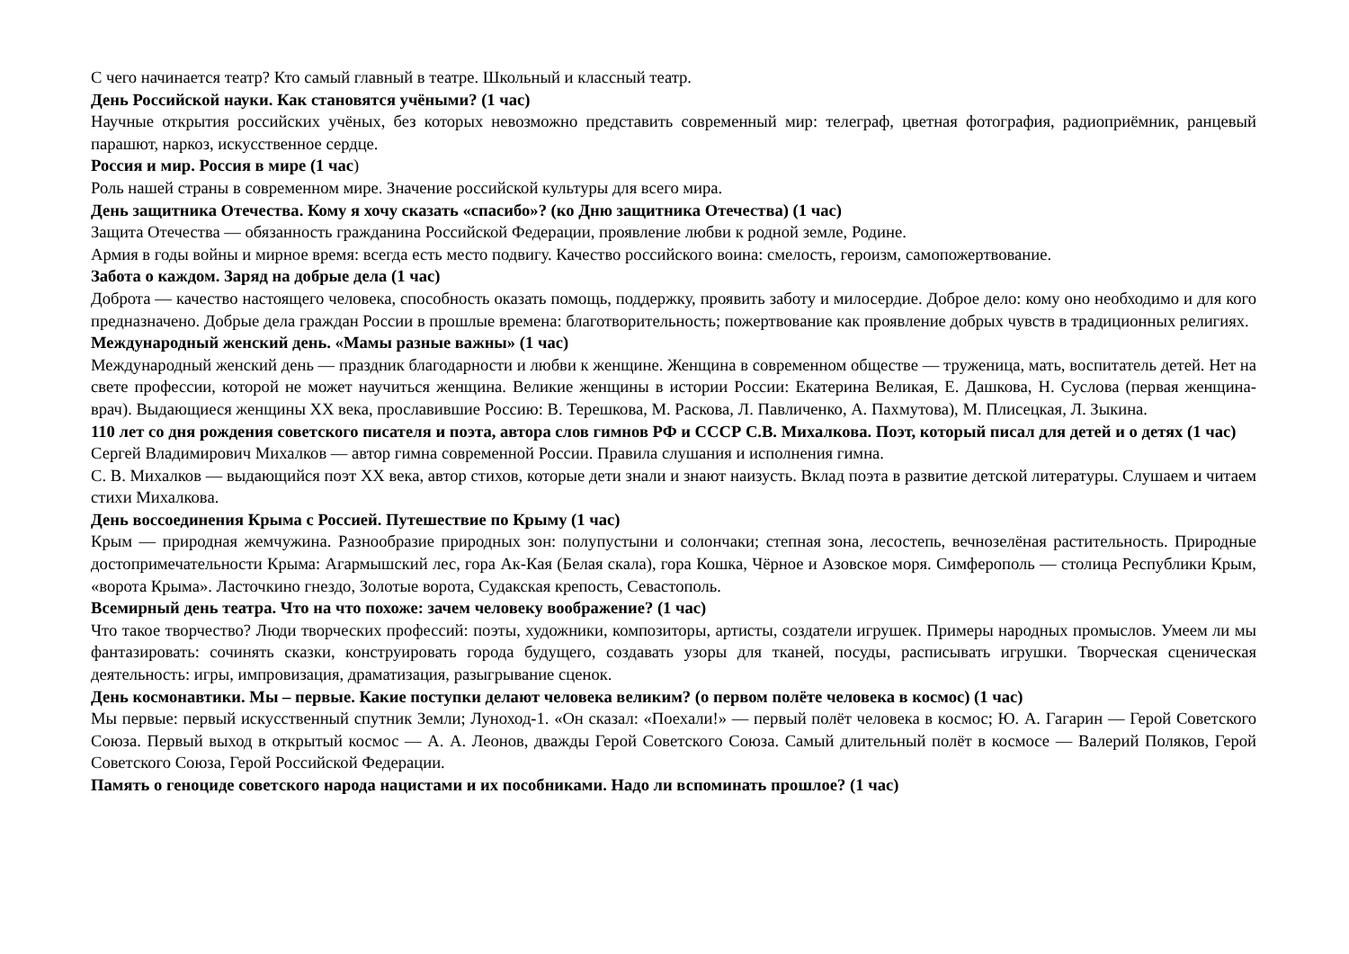С чего начинается театр? Кто самый главный в театре. Школьный и классный театр.
День Российской науки. Как становятся учёными? (1 час)
Научные открытия российских учёных, без которых невозможно представить современный мир: телеграф, цветная фотография, радиоприёмник, ранцевый парашют, наркоз, искусственное сердце.
Россия и мир. Россия в мире (1 час)
Роль нашей страны в современном мире. Значение российской культуры для всего мира.
День защитника Отечества. Кому я хочу сказать «спасибо»? (ко Дню защитника Отечества) (1 час)
Защита Отечества — обязанность гражданина Российской Федерации, проявление любви к родной земле, Родине.
Армия в годы войны и мирное время: всегда есть место подвигу. Качество российского воина: смелость, героизм, самопожертвование.
Забота о каждом. Заряд на добрые дела (1 час)
Доброта — качество настоящего человека, способность оказать помощь, поддержку, проявить заботу и милосердие. Доброе дело: кому оно необходимо и для кого предназначено. Добрые дела граждан России в прошлые времена: благотворительность; пожертвование как проявление добрых чувств в традиционных религиях.
Международный женский день. «Мамы разные важны» (1 час)
Международный женский день — праздник благодарности и любви к женщине. Женщина в современном обществе — труженица, мать, воспитатель детей. Нет на свете профессии, которой не может научиться женщина. Великие женщины в истории России: Екатерина Великая, Е. Дашкова, Н. Суслова (первая женщина-врач). Выдающиеся женщины XX века, прославившие Россию: В. Терешкова, М. Раскова, Л. Павличенко, А. Пахмутова), М. Плисецкая, Л. Зыкина.
110 лет со дня рождения советского писателя и поэта, автора слов гимнов РФ и СССР С.В. Михалкова. Поэт, который писал для детей и о детях (1 час)
Сергей Владимирович Михалков — автор гимна современной России. Правила слушания и исполнения гимна.
С. В. Михалков — выдающийся поэт XX века, автор стихов, которые дети знали и знают наизусть. Вклад поэта в развитие детской литературы. Слушаем и читаем стихи Михалкова.
День воссоединения Крыма с Россией. Путешествие по Крыму (1 час)
Крым — природная жемчужина. Разнообразие природных зон: полупустыни и солончаки; степная зона, лесостепь, вечнозелёная растительность. Природные достопримечательности Крыма: Агармышский лес, гора Ак-Кая (Белая скала), гора Кошка, Чёрное и Азовское моря. Симферополь — столица Республики Крым, «ворота Крыма». Ласточкино гнездо, Золотые ворота, Судакская крепость, Севастополь.
Всемирный день театра. Что на что похоже: зачем человеку воображение? (1 час)
Что такое творчество? Люди творческих профессий: поэты, художники, композиторы, артисты, создатели игрушек. Примеры народных промыслов. Умеем ли мы фантазировать: сочинять сказки, конструировать города будущего, создавать узоры для тканей, посуды, расписывать игрушки. Творческая сценическая деятельность: игры, импровизация, драматизация, разыгрывание сценок.
День космонавтики. Мы – первые. Какие поступки делают человека великим? (о первом полёте человека в космос) (1 час)
Мы первые: первый искусственный спутник Земли; Луноход-1. «Он сказал: «Поехали!» — первый полёт человека в космос; Ю. А. Гагарин — Герой Советского Союза. Первый выход в открытый космос — А. А. Леонов, дважды Герой Советского Союза. Самый длительный полёт в космосе — Валерий Поляков, Герой Советского Союза, Герой Российской Федерации.
Память о геноциде советского народа нацистами и их пособниками. Надо ли вспоминать прошлое? (1 час)